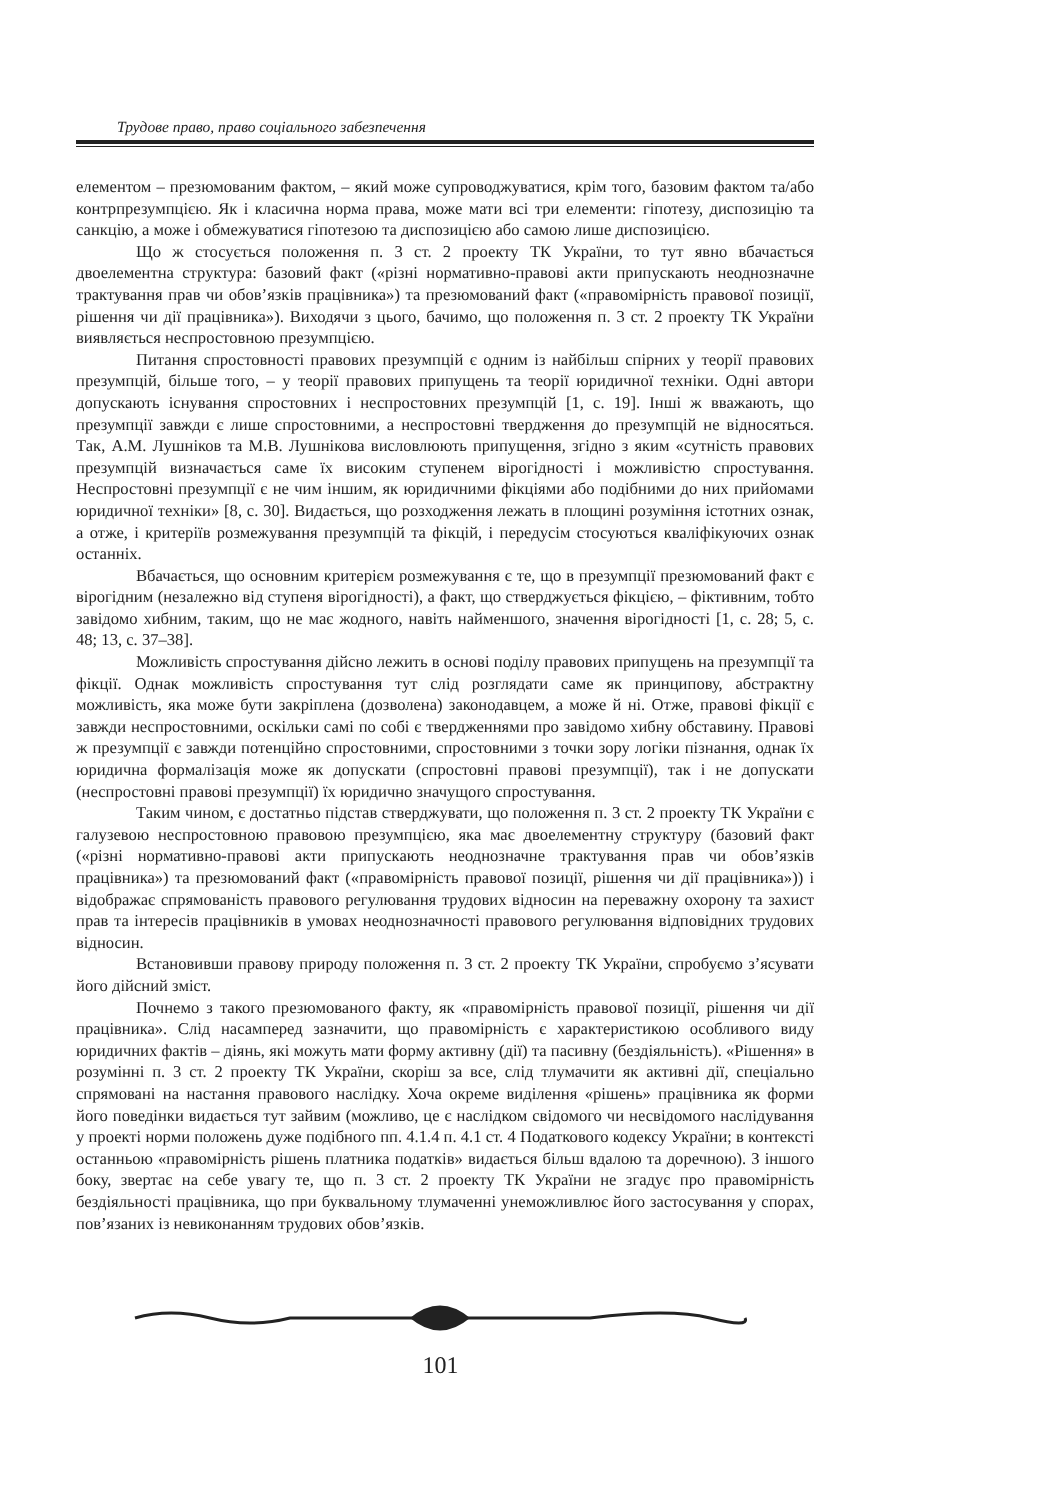Трудове право, право соціального забезпечення
елементом – презюмованим фактом, – який може супроводжуватися, крім того, базовим фактом та/або контрпрезумпцією. Як і класична норма права, може мати всі три елементи: гіпотезу, диспозицію та санкцію, а може і обмежуватися гіпотезою та диспозицією або самою лише диспозицією.
Що ж стосується положення п. 3 ст. 2 проекту ТК України, то тут явно вбачається двоелементна структура: базовий факт («різні нормативно-правові акти припускають неоднозначне трактування прав чи обов’язків працівника») та презюмований факт («правомірність правової позиції, рішення чи дії працівника»). Виходячи з цього, бачимо, що положення п. 3 ст. 2 проекту ТК України виявляється неспростовною презумпцією.
Питання спростовності правових презумпцій є одним із найбільш спірних у теорії правових презумпцій, більше того, – у теорії правових припущень та теорії юридичної техніки. Одні автори допускають існування спростовних і неспростовних презумпцій [1, с. 19]. Інші ж вважають, що презумпції завжди є лише спростовними, а неспростовні твердження до презумпцій не відносяться. Так, А.М. Лушніков та М.В. Лушнікова висловлюють припущення, згідно з яким «сутність правових презумпцій визначається саме їх високим ступенем вірогідності і можливістю спростування. Неспростовні презумпції є не чим іншим, як юридичними фікціями або подібними до них прийомами юридичної техніки» [8, с. 30]. Видається, що розходження лежать в площині розуміння істотних ознак, а отже, і критеріїв розмежування презумпцій та фікцій, і передусім стосуються кваліфікуючих ознак останніх.
Вбачається, що основним критерієм розмежування є те, що в презумпції презюмований факт є вірогідним (незалежно від ступеня вірогідності), а факт, що стверджується фікцією, – фіктивним, тобто завідомо хибним, таким, що не має жодного, навіть найменшого, значення вірогідності [1, с. 28; 5, с. 48; 13, с. 37–38].
Можливість спростування дійсно лежить в основі поділу правових припущень на презумпції та фікції. Однак можливість спростування тут слід розглядати саме як принципову, абстрактну можливість, яка може бути закріплена (дозволена) законодавцем, а може й ні. Отже, правові фікції є завжди неспростовними, оскільки самі по собі є твердженнями про завідомо хибну обставину. Правові ж презумпції є завжди потенційно спростовними, спростовними з точки зору логіки пізнання, однак їх юридична формалізація може як допускати (спростовні правові презумпції), так і не допускати (неспростовні правові презумпції) їх юридично значущого спростування.
Таким чином, є достатньо підстав стверджувати, що положення п. 3 ст. 2 проекту ТК України є галузевою неспростовною правовою презумпцією, яка має двоелементну структуру (базовий факт («різні нормативно-правові акти припускають неоднозначне трактування прав чи обов’язків працівника») та презюмований факт («правомірність правової позиції, рішення чи дії працівника»)) і відображає спрямованість правового регулювання трудових відносин на переважну охорону та захист прав та інтересів працівників в умовах неоднозначності правового регулювання відповідних трудових відносин.
Встановивши правову природу положення п. 3 ст. 2 проекту ТК України, спробуємо з’ясувати його дійсний зміст.
Почнемо з такого презюмованого факту, як «правомірність правової позиції, рішення чи дії працівника». Слід насамперед зазначити, що правомірність є характеристикою особливого виду юридичних фактів – діянь, які можуть мати форму активну (дії) та пасивну (бездіяльність). «Рішення» в розумінні п. 3 ст. 2 проекту ТК України, скоріш за все, слід тлумачити як активні дії, спеціально спрямовані на настання правового наслідку. Хоча окреме виділення «рішень» працівника як форми його поведінки видається тут зайвим (можливо, це є наслідком свідомого чи несвідомого наслідування у проекті норми положень дуже подібного пп. 4.1.4 п. 4.1 ст. 4 Податкового кодексу України; в контексті останньою «правомірність рішень платника податків» видається більш вдалою та доречною). З іншого боку, звертає на себе увагу те, що п. 3 ст. 2 проекту ТК України не згадує про правомірність бездіяльності працівника, що при буквальному тлумаченні унеможливлює його застосування у спорах, пов’язаних із невиконанням трудових обов’язків.
101